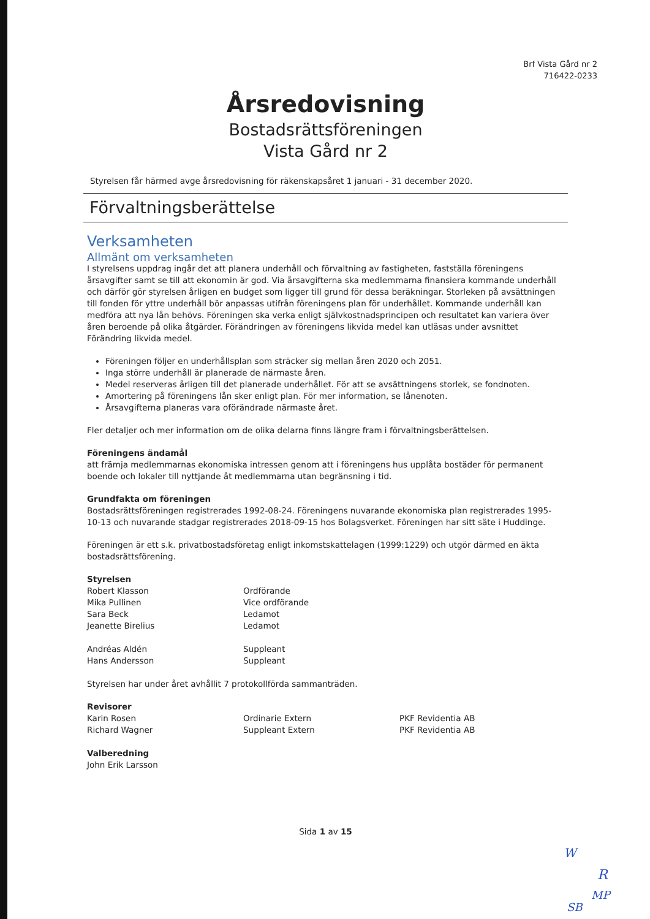Brf Vista Gård nr 2
716422-0233
Årsredovisning
Bostadsrättsföreningen
Vista Gård nr 2
Styrelsen får härmed avge årsredovisning för räkenskapsåret 1 januari - 31 december 2020.
Förvaltningsberättelse
Verksamheten
Allmänt om verksamheten
I styrelsens uppdrag ingår det att planera underhåll och förvaltning av fastigheten, fastställa föreningens årsavgifter samt se till att ekonomin är god. Via årsavgifterna ska medlemmarna finansiera kommande underhåll och därför gör styrelsen årligen en budget som ligger till grund för dessa beräkningar. Storleken på avsättningen till fonden för yttre underhåll bör anpassas utifrån föreningens plan för underhållet. Kommande underhåll kan medföra att nya lån behövs. Föreningen ska verka enligt självkostnadsprincipen och resultatet kan variera över åren beroende på olika åtgärder. Förändringen av föreningens likvida medel kan utläsas under avsnittet Förändring likvida medel.
Föreningen följer en underhållsplan som sträcker sig mellan åren 2020 och 2051.
Inga större underhåll är planerade de närmaste åren.
Medel reserveras årligen till det planerade underhållet. För att se avsättningens storlek, se fondnoten.
Amortering på föreningens lån sker enligt plan. För mer information, se lånenoten.
Årsavgifterna planeras vara oförändrade närmaste året.
Fler detaljer och mer information om de olika delarna finns längre fram i förvaltningsberättelsen.
Föreningens ändamål
att främja medlemmarnas ekonomiska intressen genom att i föreningens hus upplåta bostäder för permanent boende och lokaler till nyttjande åt medlemmarna utan begränsning i tid.
Grundfakta om föreningen
Bostadsrättsföreningen registrerades 1992-08-24. Föreningens nuvarande ekonomiska plan registrerades 1995-10-13 och nuvarande stadgar registrerades 2018-09-15 hos Bolagsverket. Föreningen har sitt säte i Huddinge.
Föreningen är ett s.k. privatbostadsföretag enligt inkomstskattelagen (1999:1229) och utgör därmed en äkta bostadsrättsförening.
Styrelsen
Robert Klasson Ordförande
Mika Pullinen Vice ordförande
Sara Beck Ledamot
Jeanette Birelius Ledamot
Andréas Aldén Suppleant
Hans Andersson Suppleant
Styrelsen har under året avhållit 7 protokollförda sammanträden.
Revisorer
Karin Rosen Ordinarie Extern PKF Revidentia AB
Richard Wagner Suppleant Extern PKF Revidentia AB
Valberedning
John Erik Larsson
Sida 1 av 15
W
R
MP
SB